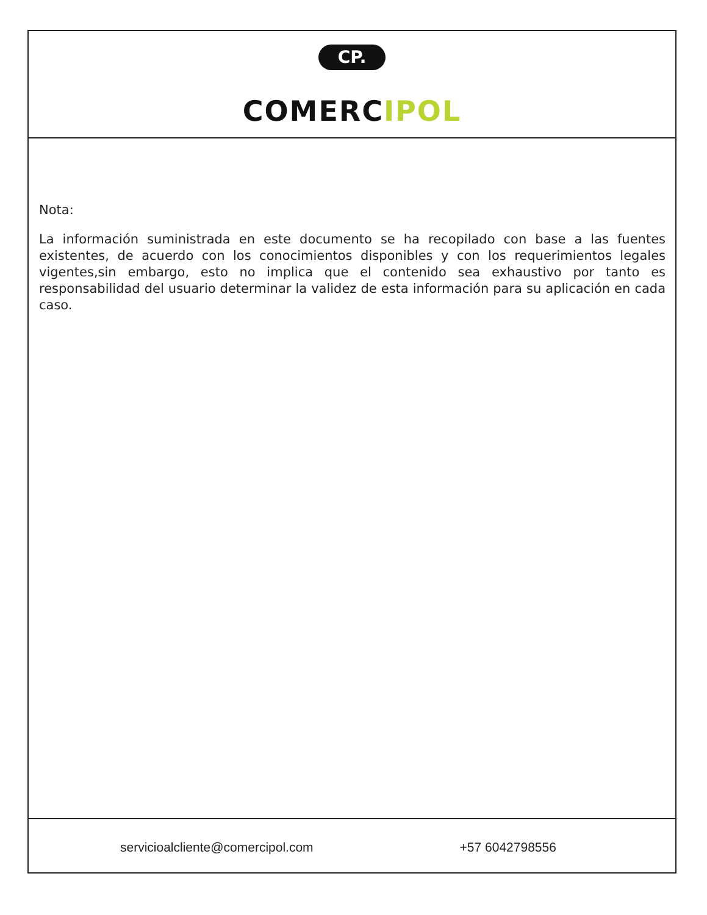CP.
COMERCIPOL
Nota:
La información suministrada en este documento se ha recopilado con base a las fuentes existentes, de acuerdo con los conocimientos disponibles y con los requerimientos legales vigentes,sin embargo, esto no implica que el contenido sea exhaustivo por tanto es responsabilidad del usuario determinar la validez de esta información para su aplicación en cada caso.
servicioalcliente@comercipol.com +57 6042798556